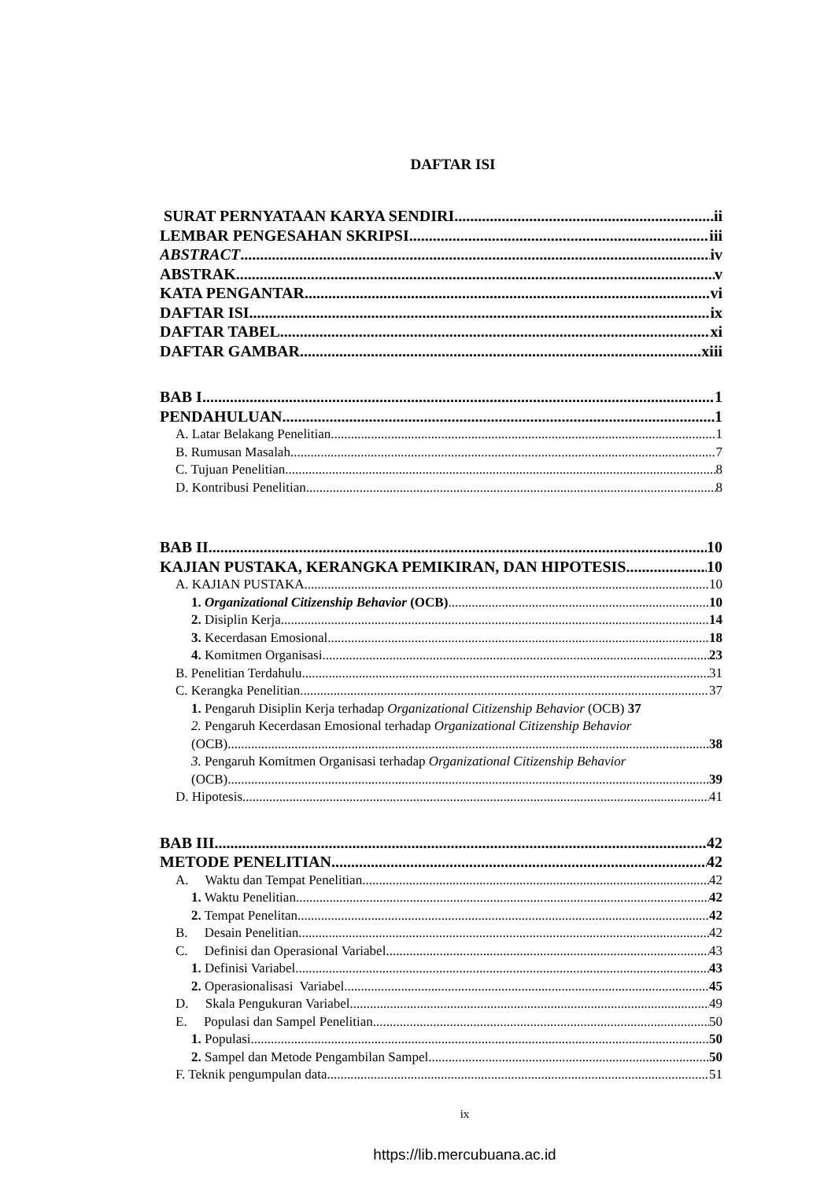DAFTAR ISI
SURAT PERNYATAAN KARYA SENDIRI ii
LEMBAR PENGESAHAN SKRIPSI iii
ABSTRACT iv
ABSTRAK v
KATA PENGANTAR vi
DAFTAR ISI ix
DAFTAR TABEL xi
DAFTAR GAMBAR xiii
BAB I 1
PENDAHULUAN 1
A. Latar Belakang Penelitian 1
B. Rumusan Masalah 7
C. Tujuan Penelitian 8
D. Kontribusi Penelitian 8
BAB II 10
KAJIAN PUSTAKA, KERANGKA PEMIKIRAN, DAN HIPOTESIS 10
A. KAJIAN PUSTAKA 10
1. Organizational Citizenship Behavior (OCB) 10
2. Disiplin Kerja 14
3. Kecerdasan Emosional 18
4. Komitmen Organisasi 23
B. Penelitian Terdahulu 31
C. Kerangka Penelitian 37
1. Pengaruh Disiplin Kerja terhadap Organizational Citizenship Behavior (OCB) 37
2. Pengaruh Kecerdasan Emosional terhadap Organizational Citizenship Behavior
(OCB) 38
3. Pengaruh Komitmen Organisasi terhadap Organizational Citizenship Behavior
(OCB) 39
D. Hipotesis 41
BAB III 42
METODE PENELITIAN 42
A. Waktu dan Tempat Penelitian 42
1. Waktu Penelitian 42
2. Tempat Penelitan 42
B. Desain Penelitian 42
C. Definisi dan Operasional Variabel 43
1. Definisi Variabel 43
2. Operasionalisasi Variabel 45
D. Skala Pengukuran Variabel 49
E. Populasi dan Sampel Penelitian 50
1. Populasi 50
2. Sampel dan Metode Pengambilan Sampel 50
F. Teknik pengumpulan data 51
ix
https://lib.mercubuana.ac.id